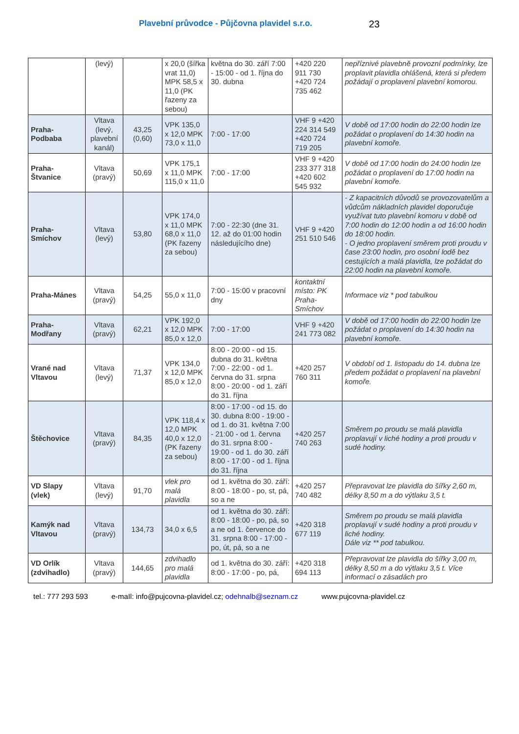Plavební průvodce - Půjčovna plavidel s.r.o.
23
| | (levý) | | x 20,0 (šířka vrat 11,0) MPK 58,5 x 11,0 (PK řazeny za sebou) | května do 30. září 7:00 - 15:00 - od 1. října do 30. dubna | +420 220 911 730 +420 724 735 462 | nepříznivé plavebně provozní podmínky, lze proplavit plavidla ohlášená, která si předem požádají o proplavení plavební komorou. |
| Praha-Podbaba | Vltava (levý, plavební kanál) | 43,25 (0,60) | VPK 135,0 x 12,0 MPK 73,0 x 11,0 | 7:00 - 17:00 | VHF 9 +420 224 314 549 +420 724 719 205 | V době od 17:00 hodin do 22:00 hodin lze požádat o proplavení do 14:30 hodin na plavební komoře. |
| Praha-Štvanice | Vltava (pravý) | 50,69 | VPK 175,1 x 11,0 MPK 115,0 x 11,0 | 7:00 - 17:00 | VHF 9 +420 233 377 318 +420 602 545 932 | V době od 17:00 hodin do 24:00 hodin lze požádat o proplavení do 17:00 hodin na plavební komoře. |
| Praha-Smíchov | Vltava (levý) | 53,80 | VPK 174,0 x 11,0 MPK 68,0 x 11,0 (PK řazeny za sebou) | 7:00 - 22:30 (dne 31. 12. až do 01:00 hodin následujícího dne) | VHF 9 +420 251 510 546 | - Z kapacitních důvodů se provozovatelům a vůdcům nákladních plavidel doporučuje využívat tuto plavební komoru v době od 7:00 hodin do 12:00 hodin a od 16:00 hodin do 18:00 hodin. - O jedno proplavení směrem proti proudu v čase 23:00 hodin, pro osobní lodě bez cestujících a malá plavidla, lze požádat do 22:00 hodin na plavební komoře. |
| Praha-Mánes | Vltava (pravý) | 54,25 | 55,0 x 11,0 | 7:00 - 15:00 v pracovní dny | kontaktní místo: PK Praha-Smíchov | Informace viz * pod tabulkou |
| Praha-Modřany | Vltava (pravý) | 62,21 | VPK 192,0 x 12,0 MPK 85,0 x 12,0 | 7:00 - 17:00 | VHF 9 +420 241 773 082 | V době od 17:00 hodin do 22:00 hodin lze požádat o proplavení do 14:30 hodin na plavební komoře. |
| Vrané nad Vltavou | Vltava (levý) | 71,37 | VPK 134,0 x 12,0 MPK 85,0 x 12,0 | 8:00 - 20:00 - od 15. dubna do 31. května 7:00 - 22:00 - od 1. června do 31. srpna 8:00 - 20:00 - od 1. září do 31. října | +420 257 760 311 | V období od 1. listopadu do 14. dubna lze předem požádat o proplavení na plavební komoře. |
| Štěchovice | Vltava (pravý) | 84,35 | VPK 118,4 x 12,0 MPK 40,0 x 12,0 (PK řazeny za sebou) | 8:00 - 17:00 - od 15. do 30. dubna 8:00 - 19:00 - od 1. do 31. května 7:00 - 21:00 - od 1. června do 31. srpna 8:00 - 19:00 - od 1. do 30. září 8:00 - 17:00 - od 1. října do 31. října | +420 257 740 263 | Směrem po proudu se malá plavidla proplavují v liché hodiny a proti proudu v sudé hodiny. |
| VD Slapy (vlek) | Vltava (levý) | 91,70 | vlek pro malá plavidla | od 1. května do 30. září: 8:00 - 18:00 - po, st, pá, so a ne | +420 257 740 482 | Přepravovat lze plavidla do šířky 2,60 m, délky 8,50 m a do výtlaku 3,5 t. |
| Kamýk nad Vltavou | Vltava (pravý) | 134,73 | 34,0 x 6,5 | od 1. května do 30. září: 8:00 - 18:00 - po, pá, so a ne od 1. července do 31. srpna 8:00 - 17:00 - po, út, pá, so a ne | +420 318 677 119 | Směrem po proudu se malá plavidla proplavují v sudé hodiny a proti proudu v liché hodiny. Dále viz ** pod tabulkou. |
| VD Orlík (zdvihadlo) | Vltava (pravý) | 144,65 | zdvihadlo pro malá plavidla | od 1. května do 30. září: 8:00 - 17:00 - po, pá, | +420 318 694 113 | Přepravovat lze plavidla do šířky 3,00 m, délky 8,50 m a do výtlaku 3,5 t. Více informací o zásadách pro |
tel.: 777 293 593 e-maIl: info@pujcovna-plavidel.cz; odehnalb@seznam.cz www.pujcovna-plavidel.cz